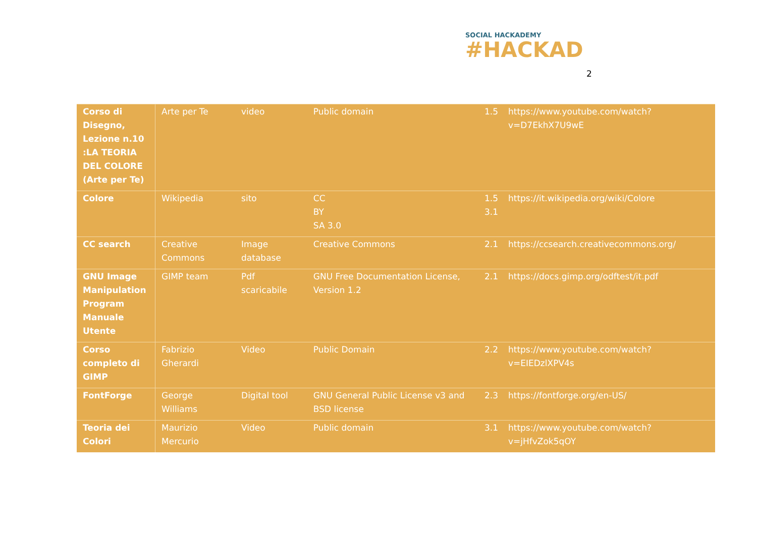SOCIAL HACKADEMY
#HACKAD
2
| Corso di Disegno, Lezione n.10 :LA TEORIA DEL COLORE (Arte per Te) | Arte per Te | video | Public domain | 1.5 | https://www.youtube.com/watch?v=D7EkhX7U9wE |
| Colore | Wikipedia | sito | CC BY SA 3.0 | 1.5 3.1 | https://it.wikipedia.org/wiki/Colore |
| CC search | Creative Commons | Image database | Creative Commons | 2.1 | https://ccsearch.creativecommons.org/ |
| GNU Image Manipulation Program Manuale Utente | GIMP team | Pdf scaricabile | GNU Free Documentation License, Version 1.2 | 2.1 | https://docs.gimp.org/odftest/it.pdf |
| Corso completo di GIMP | Fabrizio Gherardi | Video | Public Domain | 2.2 | https://www.youtube.com/watch?v=EIEDzlXPV4s |
| FontForge | George Williams | Digital tool | GNU General Public License v3 and BSD license | 2.3 | https://fontforge.org/en-US/ |
| Teoria dei Colori | Maurizio Mercurio | Video | Public domain | 3.1 | https://www.youtube.com/watch?v=jHfvZok5qOY |